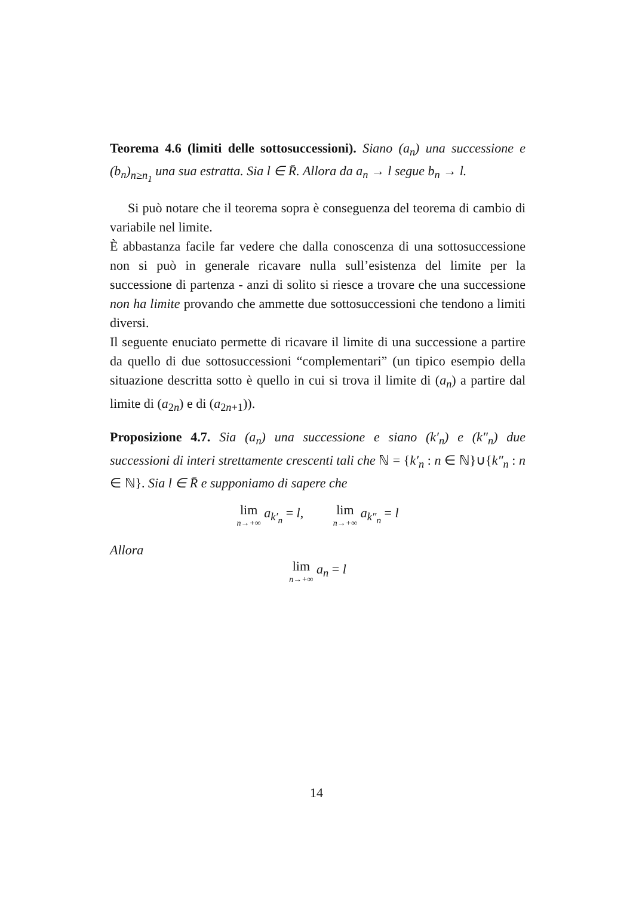Teorema 4.6 (limiti delle sottosuccessioni). Siano (a<sub>n</sub>) una successione e (b<sub>n</sub>)<sub>n≥n<sub>1</sub></sub> una sua estratta. Sia l ∈ R̄. Allora da a<sub>n</sub> → l segue b<sub>n</sub> → l.
Si può notare che il teorema sopra è conseguenza del teorema di cambio di variabile nel limite.
È abbastanza facile far vedere che dalla conoscenza di una sottosuccessione non si può in generale ricavare nulla sull’esistenza del limite per la successione di partenza - anzi di solito si riesce a trovare che una successione non ha limite provando che ammette due sottosuccessioni che tendono a limiti diversi.
Il seguente enuciato permette di ricavare il limite di una successione a partire da quello di due sottosuccessioni “complementari” (un tipico esempio della situazione descritta sotto è quello in cui si trova il limite di (a<sub>n</sub>) a partire dal limite di (a<sub>2n</sub>) e di (a<sub>2n+1</sub>)).
Proposizione 4.7. Sia (a<sub>n</sub>) una successione e siano (k′<sub>n</sub>) e (k″<sub>n</sub>) due successioni di interi strettamente crescenti tali che ℕ = {k′<sub>n</sub> : n ∈ ℕ}∪{k″<sub>n</sub> : n ∈ ℕ}. Sia l ∈ R̄ e supponiamo di sapere che
lim n→+∞ a<sub>k′<sub>n</sub></sub> = l, lim n→+∞ a<sub>k″<sub>n</sub></sub> = l
Allora
lim n→+∞ a<sub>n</sub> = l
14